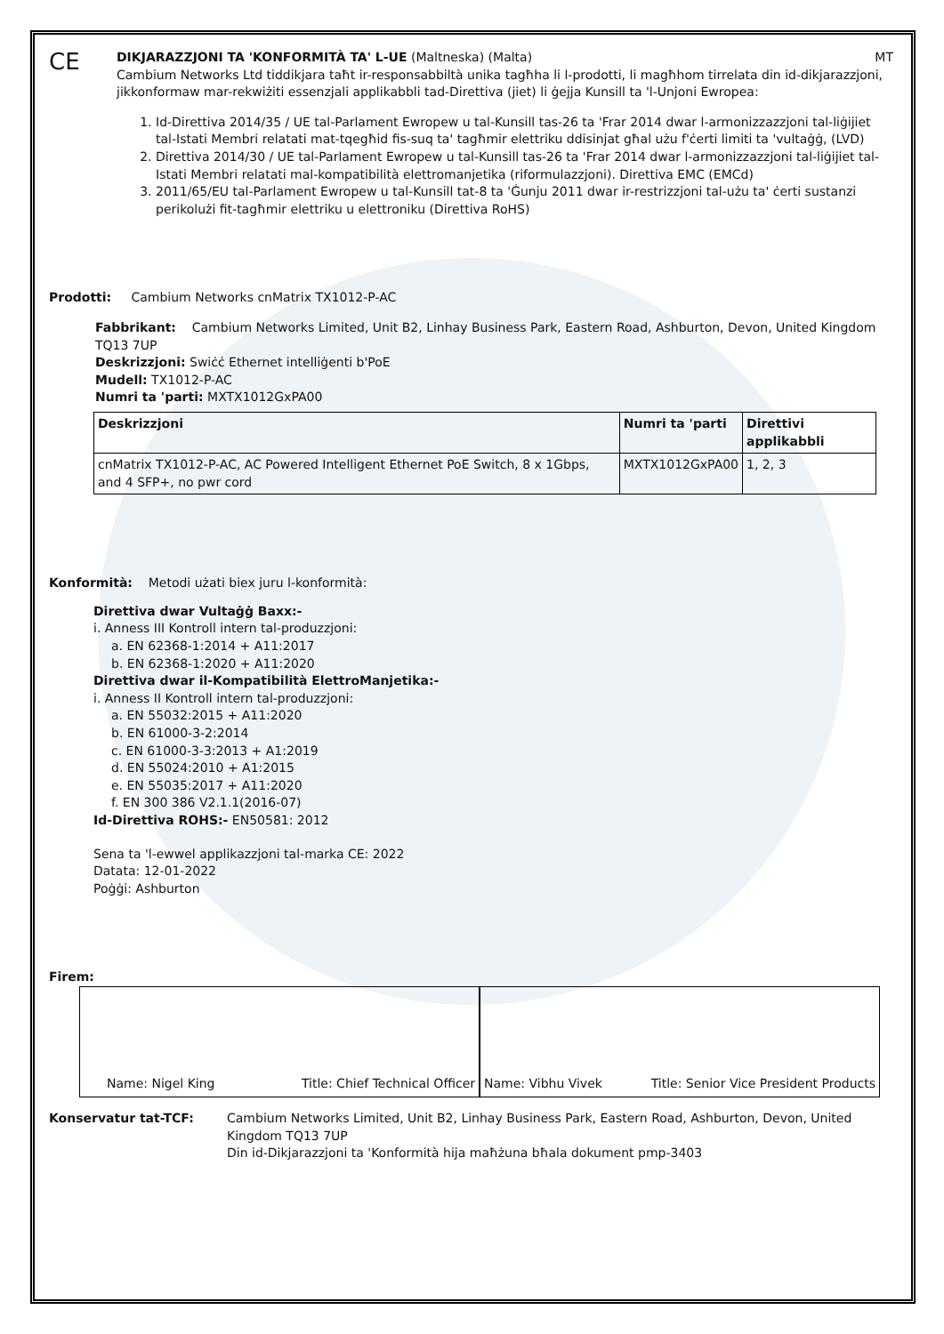CE
DIKJARAZZJONI TA 'KONFORMITÀ TA' L-UE (Maltneska) (Malta) MT
Cambium Networks Ltd tiddikjara taħt ir-responsabbiltà unika tagħha li l-prodotti, li magħhom tirrelata din id-dikjarazzjoni, jikkonformaw mar-rekwiżiti essenzjali applikabbli tad-Direttiva (jiet) li ġejja Kunsill ta 'l-Unjoni Ewropea:
1. Id-Direttiva 2014/35 / UE tal-Parlament Ewropew u tal-Kunsill tas-26 ta 'Frar 2014 dwar l-armonizzazzjoni tal-liġijiet tal-Istati Membri relatati mat-tqegħid fis-suq ta' tagħmir elettriku ddisinjat għal użu f'ċerti limiti ta 'vultaġġ, (LVD)
2. Direttiva 2014/30 / UE tal-Parlament Ewropew u tal-Kunsill tas-26 ta 'Frar 2014 dwar l-armonizzazzjoni tal-liġijiet tal-Istati Membri relatati mal-kompatibilità elettromanjetika (riformulazzjoni). Direttiva EMC (EMCd)
3. 2011/65/EU tal-Parlament Ewropew u tal-Kunsill tat-8 ta 'Ġunju 2011 dwar ir-restrizzjoni tal-użu ta' ċerti sustanzi perikolużi fit-tagħmir elettriku u elettroniku (Direttiva RoHS)
Prodotti: Cambium Networks cnMatrix TX1012-P-AC
Fabbrikant: Cambium Networks Limited, Unit B2, Linhay Business Park, Eastern Road, Ashburton, Devon, United Kingdom TQ13 7UP
Deskrizzjoni: Swiċċ Ethernet intelliġenti b'PoE
Mudell: TX1012-P-AC
Numri ta 'parti: MXTX1012GxPA00
| Deskrizzjoni | Numri ta 'parti | Direttivi applikabbli |
| --- | --- | --- |
| cnMatrix TX1012-P-AC, AC Powered Intelligent Ethernet PoE Switch, 8 x 1Gbps, and 4 SFP+, no pwr cord | MXTX1012GxPA00 | 1, 2, 3 |
Konformità: Metodi użati biex juru l-konformità:
Direttiva dwar Vultaġġ Baxx:-
i. Anness III Kontroll intern tal-produzzjoni:
a. EN 62368-1:2014 + A11:2017
b. EN 62368-1:2020 + A11:2020
Direttiva dwar il-Kompatibilità ElettroManjetika:-
i. Anness II Kontroll intern tal-produzzjoni:
a. EN 55032:2015 + A11:2020
b. EN 61000-3-2:2014
c. EN 61000-3-3:2013 + A1:2019
d. EN 55024:2010 + A1:2015
e. EN 55035:2017 + A11:2020
f. EN 300 386 V2.1.1(2016-07)
Id-Direttiva ROHS:- EN50581: 2012
Sena ta 'l-ewwel applikazzjoni tal-marka CE: 2022
Datata: 12-01-2022
Poġġi: Ashburton
Firem:
Name: Nigel King Title: Chief Technical Officer Name: Vibhu Vivek Title: Senior Vice President Products
Konservatur tat-TCF: Cambium Networks Limited, Unit B2, Linhay Business Park, Eastern Road, Ashburton, Devon, United Kingdom TQ13 7UP
Din id-Dikjarazzjoni ta 'Konformità hija maħżuna bħala dokument pmp-3403